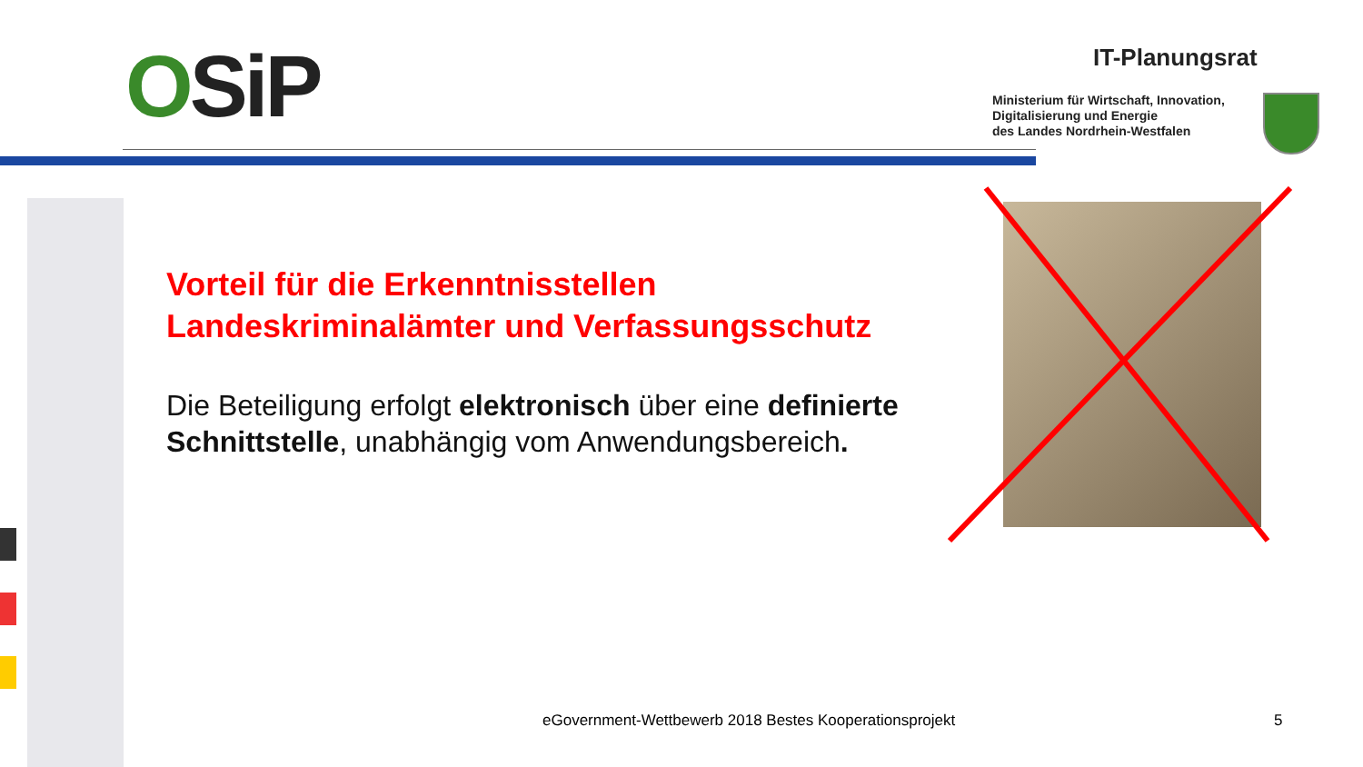OSiP IT-Planungsrat
Ministerium für Wirtschaft, Innovation,
Digitalisierung und Energie
des Landes Nordrhein-Westfalen
Vorteil für die Erkenntnisstellen
Landeskriminalämter und Verfassungsschutz
Die Beteiligung erfolgt elektronisch über eine definierte Schnittstelle, unabhängig vom Anwendungsbereich.
eGovernment-Wettbewerb 2018 Bestes Kooperationsprojekt
5